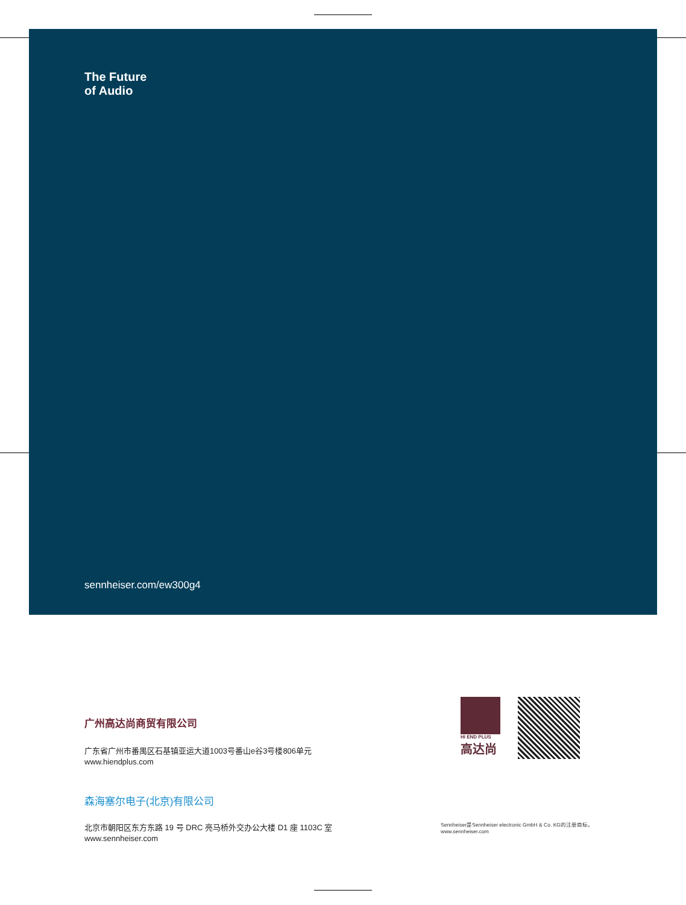The Future
of Audio
sennheiser.com/ew300g4
广州高达尚商贸有限公司
广东省广州市番禺区石基镇亚运大道1003号番山e谷3号楼806单元
www.hiendplus.com
森海塞尔电子(北京)有限公司
北京市朝阳区东方东路 19 号 DRC 亮马桥外交办公大楼 D1 座 1103C 室
www.sennheiser.com
HI END PLUS
高达尚
Sennheiser是Sennheiser electronic GmbH & Co. KG的注册商标。
www.sennheiser.com